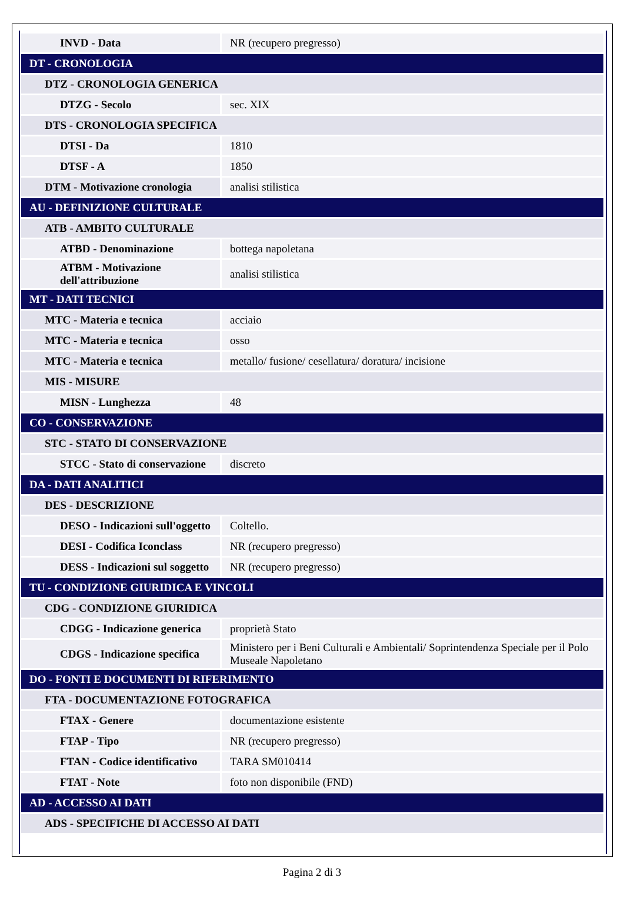| INVD - Data | NR (recupero pregresso) |
| DT - CRONOLOGIA | |
| DTZ - CRONOLOGIA GENERICA | |
| DTZG - Secolo | sec. XIX |
| DTS - CRONOLOGIA SPECIFICA | |
| DTSI - Da | 1810 |
| DTSF - A | 1850 |
| DTM - Motivazione cronologia | analisi stilistica |
| AU - DEFINIZIONE CULTURALE | |
| ATB - AMBITO CULTURALE | |
| ATBD - Denominazione | bottega napoletana |
| ATBM - Motivazione dell'attribuzione | analisi stilistica |
| MT - DATI TECNICI | |
| MTC - Materia e tecnica | acciaio |
| MTC - Materia e tecnica | osso |
| MTC - Materia e tecnica | metallo/ fusione/ cesellatura/ doratura/ incisione |
| MIS - MISURE | |
| MISN - Lunghezza | 48 |
| CO - CONSERVAZIONE | |
| STC - STATO DI CONSERVAZIONE | |
| STCC - Stato di conservazione | discreto |
| DA - DATI ANALITICI | |
| DES - DESCRIZIONE | |
| DESO - Indicazioni sull'oggetto | Coltello. |
| DESI - Codifica Iconclass | NR (recupero pregresso) |
| DESS - Indicazioni sul soggetto | NR (recupero pregresso) |
| TU - CONDIZIONE GIURIDICA E VINCOLI | |
| CDG - CONDIZIONE GIURIDICA | |
| CDGG - Indicazione generica | proprietà Stato |
| CDGS - Indicazione specifica | Ministero per i Beni Culturali e Ambientali/ Soprintendenza Speciale per il Polo Museale Napoletano |
| DO - FONTI E DOCUMENTI DI RIFERIMENTO | |
| FTA - DOCUMENTAZIONE FOTOGRAFICA | |
| FTAX - Genere | documentazione esistente |
| FTAP - Tipo | NR (recupero pregresso) |
| FTAN - Codice identificativo | TARA SM010414 |
| FTAT - Note | foto non disponibile (FND) |
| AD - ACCESSO AI DATI | |
| ADS - SPECIFICHE DI ACCESSO AI DATI | |
Pagina 2 di 3